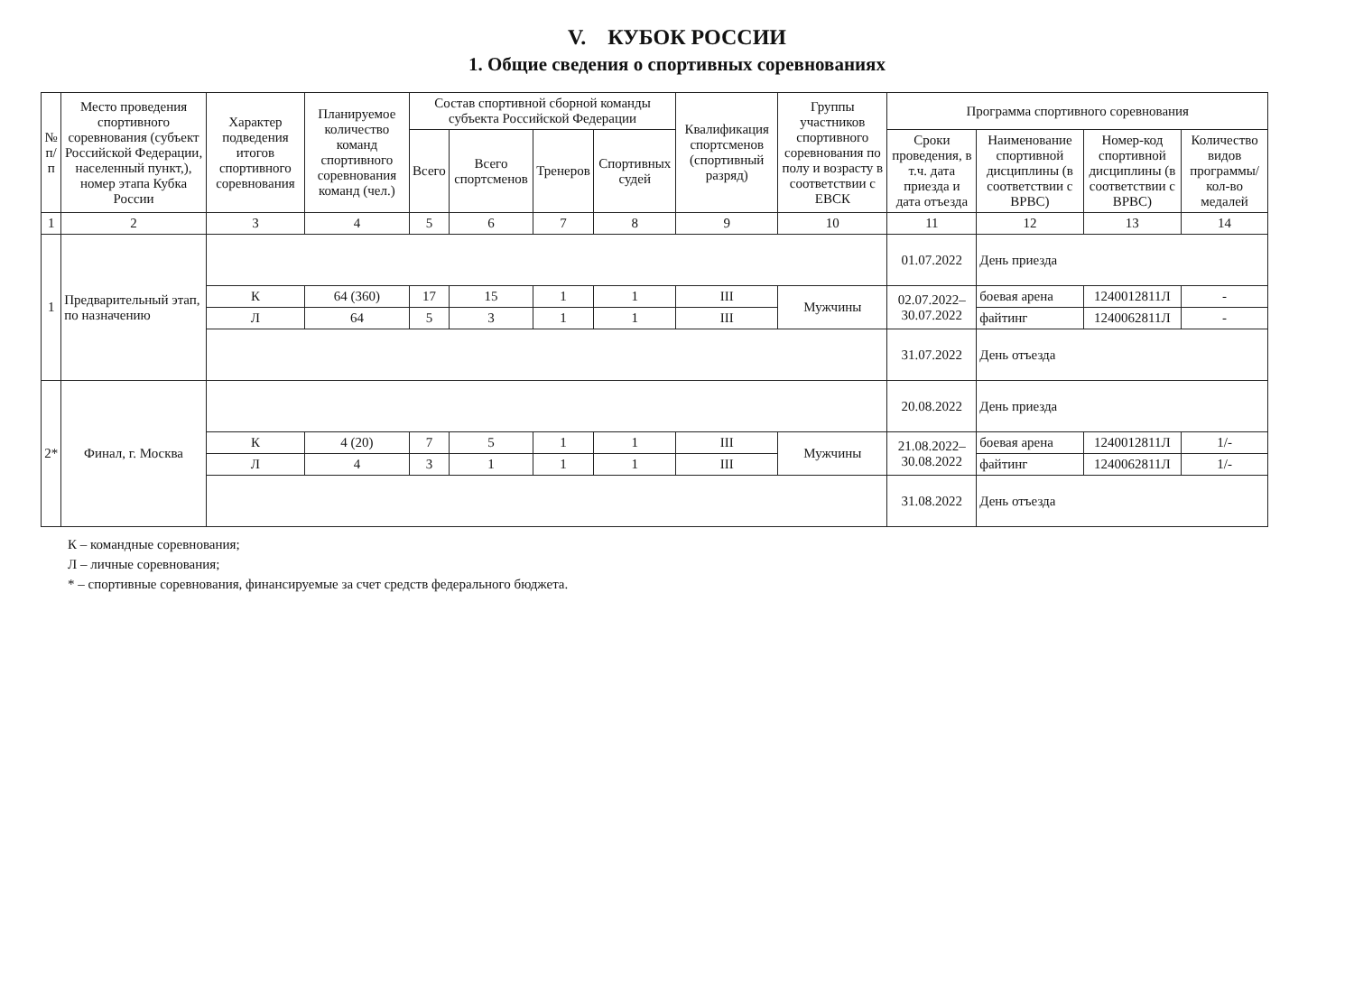V. КУБОК РОССИИ
1. Общие сведения о спортивных соревнованиях
| № п/п | Место проведения спортивного соревнования (субъект Российской Федерации, населенный пункт,), номер этапа Кубка России | Характер подведения итогов спортивного соревнования | Планируемое количество команд спортивного соревнования команд (чел.) | Состав спортивной сборной команды субъекта Российской Федерации | | | | Квалификация спортсменов (спортивный разряд) | Группы участников спортивного соревнования по полу и возрасту в соответствии с ЕВСК | Программа спортивного соревнования | | | |
| --- | --- | --- | --- | --- | --- | --- | --- | --- | --- | --- | --- | --- | --- |
| | | | | Всего | Всего спортсменов | Тренеров | Спортивных судей | | | Сроки проведения, в т.ч. дата приезда и дата отъезда | Наименование спортивной дисциплины (в соответствии с ВРВС) | Номер-код спортивной дисциплины (в соответствии с ВРВС) | Количество видов программы/ кол-во медалей |
| 1 | 2 | 3 | 4 | 5 | 6 | 7 | 8 | 9 | 10 | 11 | 12 | 13 | 14 |
| 1 | Предварительный этап, по назначению | | | | | | | | | 01.07.2022 | День приезда | | |
| | | К | 64 (360) | 17 | 15 | 1 | 1 | III | Мужчины | 02.07.2022– 30.07.2022 | боевая арена | 1240012811Л | - |
| | | Л | 64 | 5 | 3 | 1 | 1 | III | | | файтинг | 1240062811Л | - |
| | | | | | | | | | | 31.07.2022 | День отъезда | | |
| 2* | Финал, г. Москва | | | | | | | | | 20.08.2022 | День приезда | | |
| | | К | 4 (20) | 7 | 5 | 1 | 1 | III | Мужчины | 21.08.2022– 30.08.2022 | боевая арена | 1240012811Л | 1/- |
| | | Л | 4 | 3 | 1 | 1 | 1 | III | | | файтинг | 1240062811Л | 1/- |
| | | | | | | | | | | 31.08.2022 | День отъезда | | |
К – командные соревнования;
Л – личные соревнования;
* – спортивные соревнования, финансируемые за счет средств федерального бюджета.